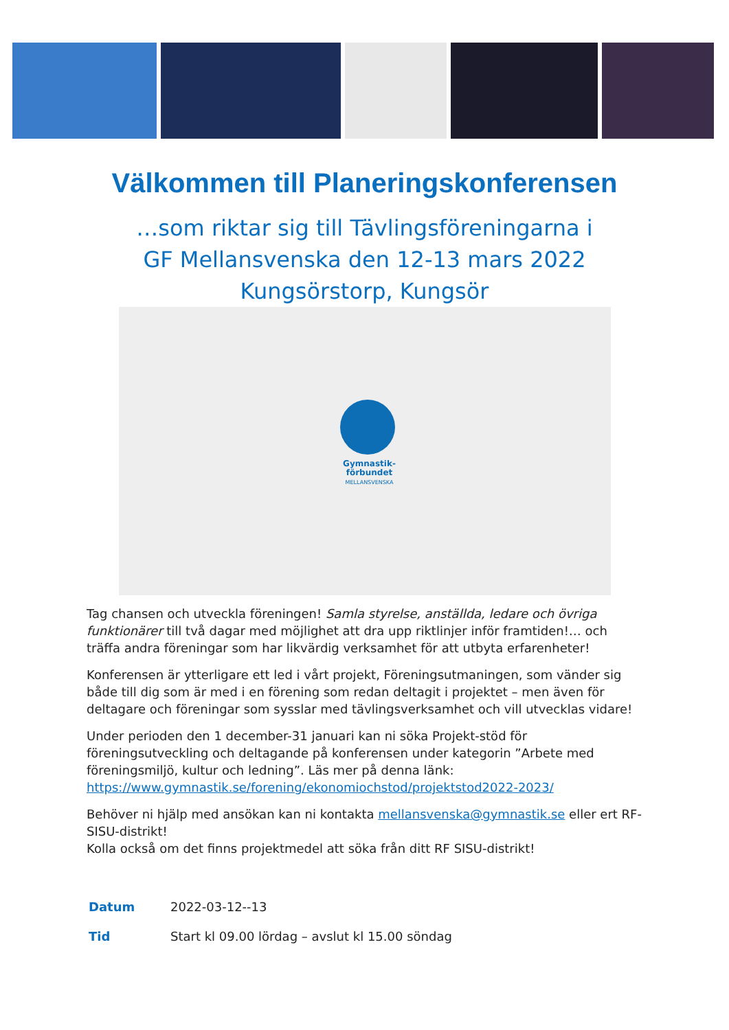Välkommen till Planeringskonferensen
…som riktar sig till Tävlingsföreningarna i
GF Mellansvenska den 12-13 mars 2022
Kungsörstorp, Kungsör
Gymnastik-
förbundet
MELLANSVENSKA
Tag chansen och utveckla föreningen! Samla styrelse, anställda, ledare och övriga funktionärer till två dagar med möjlighet att dra upp riktlinjer inför framtiden!… och träffa andra föreningar som har likvärdig verksamhet för att utbyta erfarenheter!
Konferensen är ytterligare ett led i vårt projekt, Föreningsutmaningen, som vänder sig både till dig som är med i en förening som redan deltagit i projektet – men även för deltagare och föreningar som sysslar med tävlingsverksamhet och vill utvecklas vidare!
Under perioden den 1 december-31 januari kan ni söka Projekt-stöd för föreningsutveckling och deltagande på konferensen under kategorin ”Arbete med föreningsmiljö, kultur och ledning”. Läs mer på denna länk: https://www.gymnastik.se/forening/ekonomiochstod/projektstod2022-2023/
Behöver ni hjälp med ansökan kan ni kontakta mellansvenska@gymnastik.se eller ert RF-SISU-distrikt!
Kolla också om det finns projektmedel att söka från ditt RF SISU-distrikt!
| Datum | 2022-03-12--13 |
| Tid | Start kl 09.00 lördag – avslut kl 15.00 söndag |